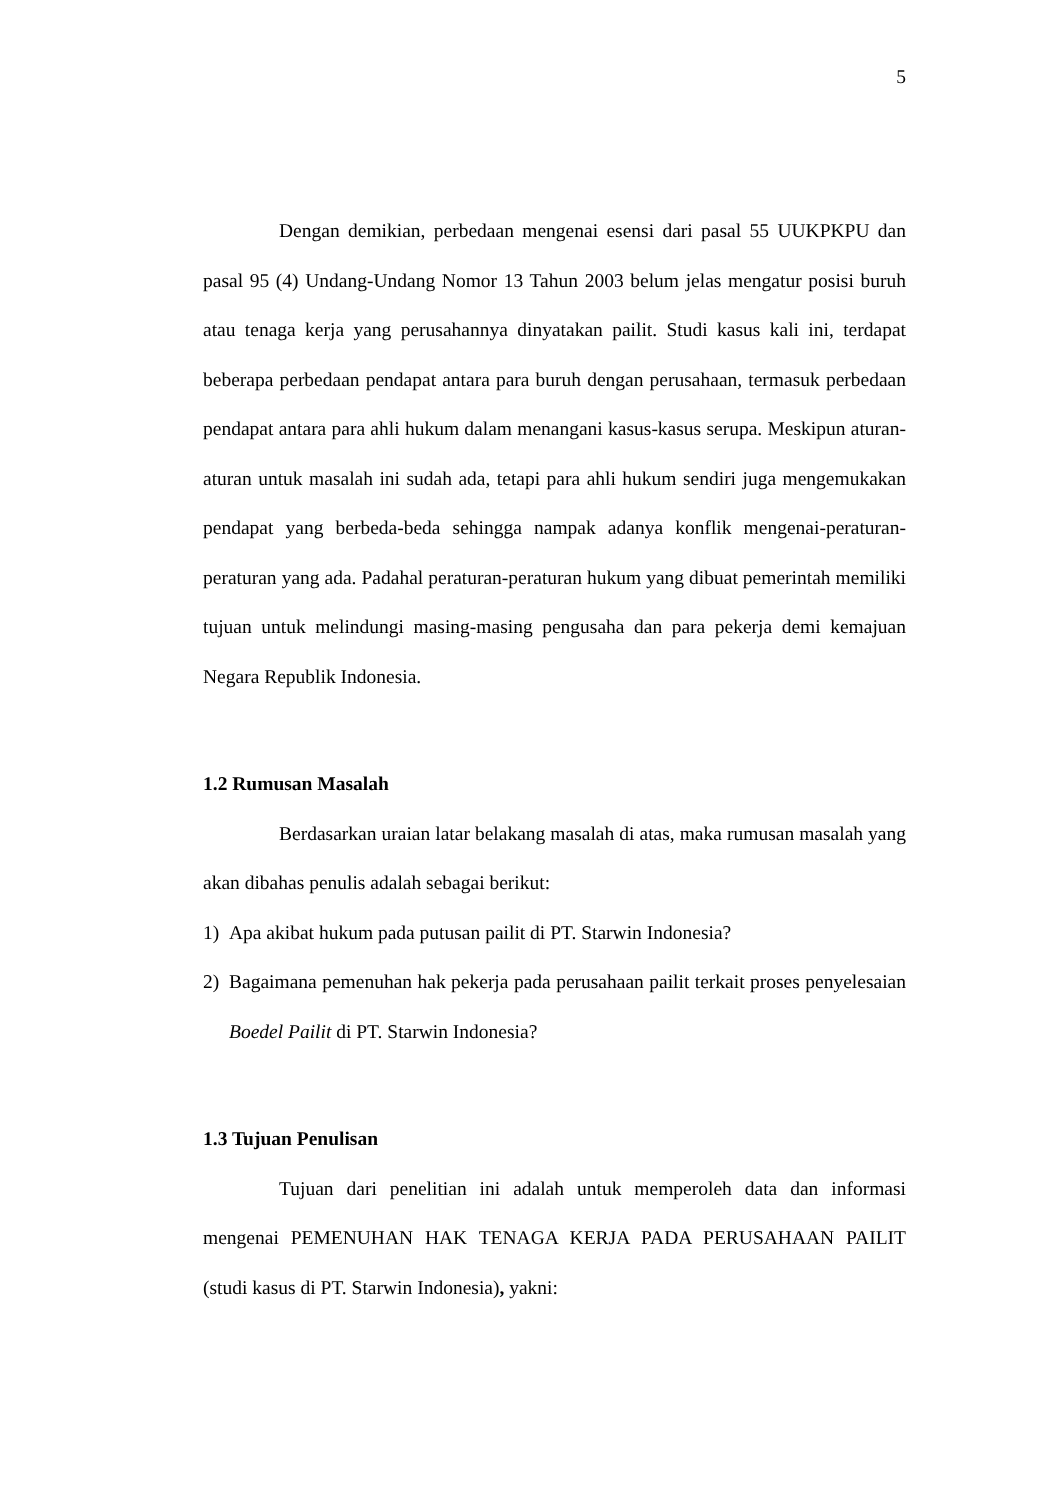5
Dengan demikian, perbedaan mengenai esensi dari pasal 55 UUKPKPU dan pasal 95 (4) Undang-Undang Nomor 13 Tahun 2003 belum jelas mengatur posisi buruh atau tenaga kerja yang perusahannya dinyatakan pailit. Studi kasus kali ini, terdapat beberapa perbedaan pendapat antara para buruh dengan perusahaan, termasuk perbedaan pendapat antara para ahli hukum dalam menangani kasus-kasus serupa. Meskipun aturan-aturan untuk masalah ini sudah ada, tetapi para ahli hukum sendiri juga mengemukakan pendapat yang berbeda-beda sehingga nampak adanya konflik mengenai-peraturan-peraturan yang ada. Padahal peraturan-peraturan hukum yang dibuat pemerintah memiliki tujuan untuk melindungi masing-masing pengusaha dan para pekerja demi kemajuan Negara Republik Indonesia.
1.2 Rumusan Masalah
Berdasarkan uraian latar belakang masalah di atas, maka rumusan masalah yang akan dibahas penulis adalah sebagai berikut:
1) Apa akibat hukum pada putusan pailit di PT. Starwin Indonesia?
2) Bagaimana pemenuhan hak pekerja pada perusahaan pailit terkait proses penyelesaian Boedel Pailit di PT. Starwin Indonesia?
1.3 Tujuan Penulisan
Tujuan dari penelitian ini adalah untuk memperoleh data dan informasi mengenai PEMENUHAN HAK TENAGA KERJA PADA PERUSAHAAN PAILIT (studi kasus di PT. Starwin Indonesia), yakni: